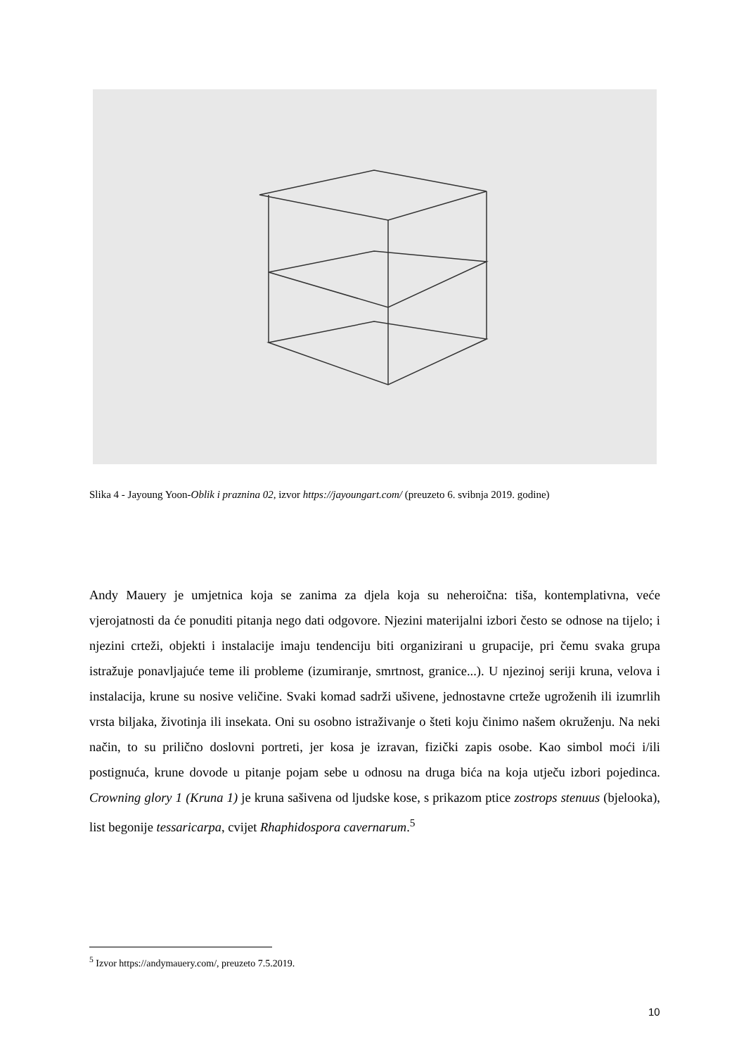Slika 4 - Jayoung Yoon-Oblik i praznina 02, izvor https://jayoungart.com/ (preuzeto 6. svibnja 2019. godine)
Andy Mauery je umjetnica koja se zanima za djela koja su neheroična: tiša, kontemplativna, veće vjerojatnosti da će ponuditi pitanja nego dati odgovore. Njezini materijalni izbori često se odnose na tijelo; i njezini crteži, objekti i instalacije imaju tendenciju biti organizirani u grupacije, pri čemu svaka grupa istražuje ponavljajuće teme ili probleme (izumiranje, smrtnost, granice...). U njezinoj seriji kruna, velova i instalacija, krune su nosive veličine. Svaki komad sadrži ušivene, jednostavne crteže ugroženih ili izumrlih vrsta biljaka, životinja ili insekata. Oni su osobno istraživanje o šteti koju činimo našem okruženju. Na neki način, to su prilično doslovni portreti, jer kosa je izravan, fizički zapis osobe. Kao simbol moći i/ili postignuća, krune dovode u pitanje pojam sebe u odnosu na druga bića na koja utječu izbori pojedinca. Crowning glory 1 (Kruna 1) je kruna sašivena od ljudske kose, s prikazom ptice zostrops stenuus (bjelooka), list begonije tessaricarpa, cvijet Rhaphidospora cavernarum.<sup>5</sup>
<sup>5</sup> Izvor https://andymauery.com/, preuzeto 7.5.2019.
10